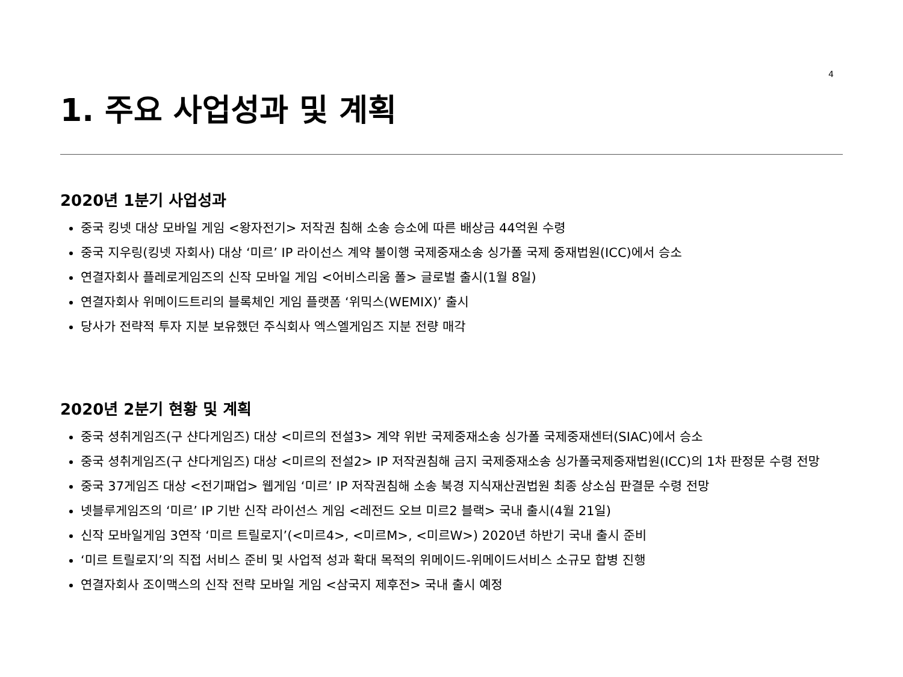4
1. 주요 사업성과 및 계획
2020년 1분기 사업성과
중국 킹넷 대상 모바일 게임 <왕자전기> 저작권 침해 소송 승소에 따른 배상금 44억원 수령
중국 지우링(킹넷 자회사) 대상 ‘미르’ IP 라이선스 계약 불이행 국제중재소송 싱가폴 국제 중재법원(ICC)에서 승소
연결자회사 플레로게임즈의 신작 모바일 게임 <어비스리움 폴> 글로벌 출시(1월 8일)
연결자회사 위메이드트리의 블록체인 게임 플랫폼 ‘위믹스(WEMIX)’ 출시
당사가 전략적 투자 지분 보유했던 주식회사 엑스엘게임즈 지분 전량 매각
2020년 2분기 현황 및 계획
중국 셩취게임즈(구 샨다게임즈) 대상 <미르의 전설3> 계약 위반 국제중재소송 싱가폴 국제중재센터(SIAC)에서 승소
중국 셩취게임즈(구 샨다게임즈) 대상 <미르의 전설2> IP 저작권침해 금지 국제중재소송 싱가폴국제중재법원(ICC)의 1차 판정문 수령 전망
중국 37게임즈 대상 <전기패업> 웹게임 ‘미르’ IP 저작권침해 소송 북경 지식재산권법원 최종 상소심 판결문 수령 전망
넷블루게임즈의 ‘미르’ IP 기반 신작 라이선스 게임 <레전드 오브 미르2 블랙> 국내 출시(4월 21일)
신작 모바일게임 3연작 ‘미르 트릴로지’(<미르4>, <미르M>, <미르W>) 2020년 하반기 국내 출시 준비
‘미르 트릴로지’의 직접 서비스 준비 및 사업적 성과 확대 목적의 위메이드-위메이드서비스 소규모 합병 진행
연결자회사 조이맥스의 신작 전략 모바일 게임 <삼국지 제후전> 국내 출시 예정